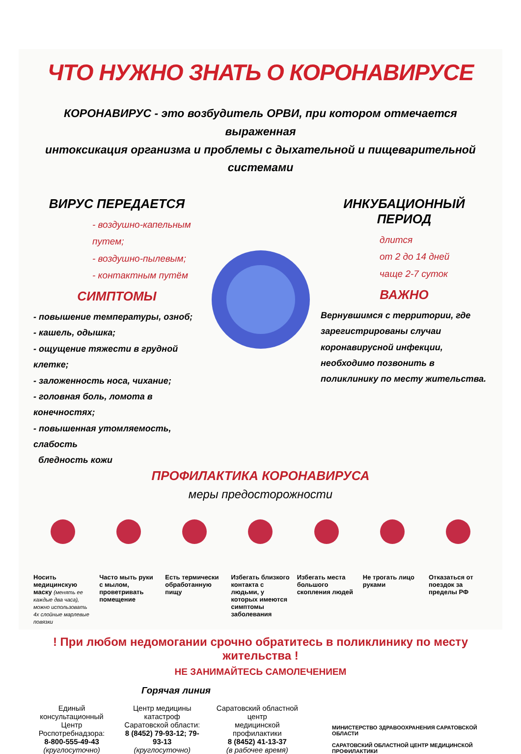ЧТО НУЖНО ЗНАТЬ О КОРОНАВИРУСЕ
КОРОНАВИРУС - это возбудитель ОРВИ, при котором отмечается выраженная
интоксикация организма и проблемы с дыхательной и пищеварительной системами
ВИРУС ПЕРЕДАЕТСЯ
- воздушно-капельным путем;
- воздушно-пылевым;
- контактным путём
СИМПТОМЫ
- повышение температуры, озноб;
- кашель, одышка;
- ощущение тяжести в грудной клетке;
- заложенность носа, чихание;
- головная боль, ломота в конечностях;
- повышенная утомляемость, слабость
бледность кожи
ИНКУБАЦИОННЫЙ ПЕРИОД
длится
от 2 до 14 дней
чаще 2-7 суток
ВАЖНО
Вернувшимся с территории, где зарегистрированы случаи коронавирусной инфекции, необходимо позвонить в поликлинику по месту жительства.
ПРОФИЛАКТИКА КОРОНАВИРУСА
меры предосторожности
Носить медицинскую маску (менять ее каждые два часа), можно использовать 4х слойные марлевые повязки
Часто мыть руки с мылом, проветривать помещение
Есть термически обработанную пищу
Избегать близкого контакта с людьми, у которых имеются симптомы заболевания
Избегать места большого скопления людей
Не трогать лицо руками
Отказаться от поездок за пределы РФ
! При любом недомогании срочно обратитесь в поликлинику по месту жительства !
НЕ ЗАНИМАЙТЕСЬ САМОЛЕЧЕНИЕМ
Горячая линия
Единый консультационный
Центр Роспотребнадзора:
8-800-555-49-43
(круглосуточно)
Центр медицины катастроф
Саратовской области:
8 (8452) 79-93-12; 79-93-13
(круглосуточно)
Саратовский областной центр
медицинской профилактики
8 (8452) 41-13-37
(в рабочее время)
МИНИСТЕРСТВО ЗДРАВООХРАНЕНИЯ САРАТОВСКОЙ ОБЛАСТИ
САРАТОВСКИЙ ОБЛАСТНОЙ ЦЕНТР МЕДИЦИНСКОЙ ПРОФИЛАКТИКИ